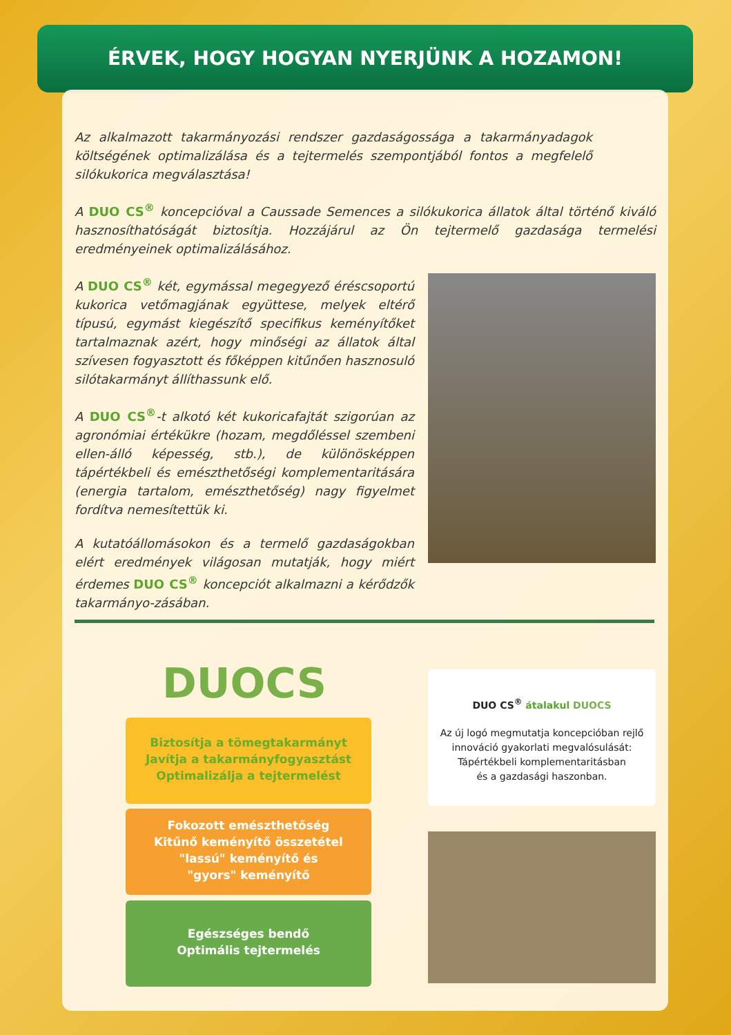ÉRVEK, HOGY HOGYAN NYERJÜNK A HOZAMON!
Az alkalmazott takarmányozási rendszer gazdaságossága a takarmányadagok költségének optimalizálása és a tejtermelés szempontjából fontos a megfelelő silókukorica megválasztása!
A DUO CS<sup>®</sup> koncepcióval a Caussade Semences a silókukorica állatok által történő kiváló hasznosíthatóságát biztosítja. Hozzájárul az Ön tejtermelő gazdasága termelési eredményeinek optimalizálásához.
A DUO CS<sup>®</sup> két, egymással megegyező éréscsoportú kukorica vetőmagjának együttese, melyek eltérő típusú, egymást kiegészítő specifikus keményítőket tartalmaznak azért, hogy minőségi az állatok által szívesen fogyasztott és főképpen kitűnően hasznosuló silótakarmányt állíthassunk elő.
A DUO CS<sup>®</sup>-t alkotó két kukoricafajtát szigorúan az agronómiai értékükre (hozam, megdőléssel szembeni ellen-álló képesség, stb.), de különösképpen tápértékbeli és emészthetőségi komplementaritására (energia tartalom, emészthetőség) nagy figyelmet fordítva nemesítettük ki.
A kutatóállomásokon és a termelő gazdaságokban elért eredmények világosan mutatják, hogy miért érdemes DUO CS<sup>®</sup> koncepciót alkalmazni a kérődzők takarmányo-zásában.
DUOCS
Biztosítja a tömegtakarmányt
Javítja a takarmányfogyasztást
Optimalizálja a tejtermelést
Fokozott emészthetőség
Kitűnő keményítő összetétel
"lassú" keményítő és
"gyors" keményítő
Egészséges bendő
Optimális tejtermelés
DUO CS<sup>®</sup> átalakul DUOCS
Az új logó megmutatja koncepcióban rejlő innováció gyakorlati megvalósulását:
Tápértékbeli komplementaritásban
és a gazdasági haszonban.